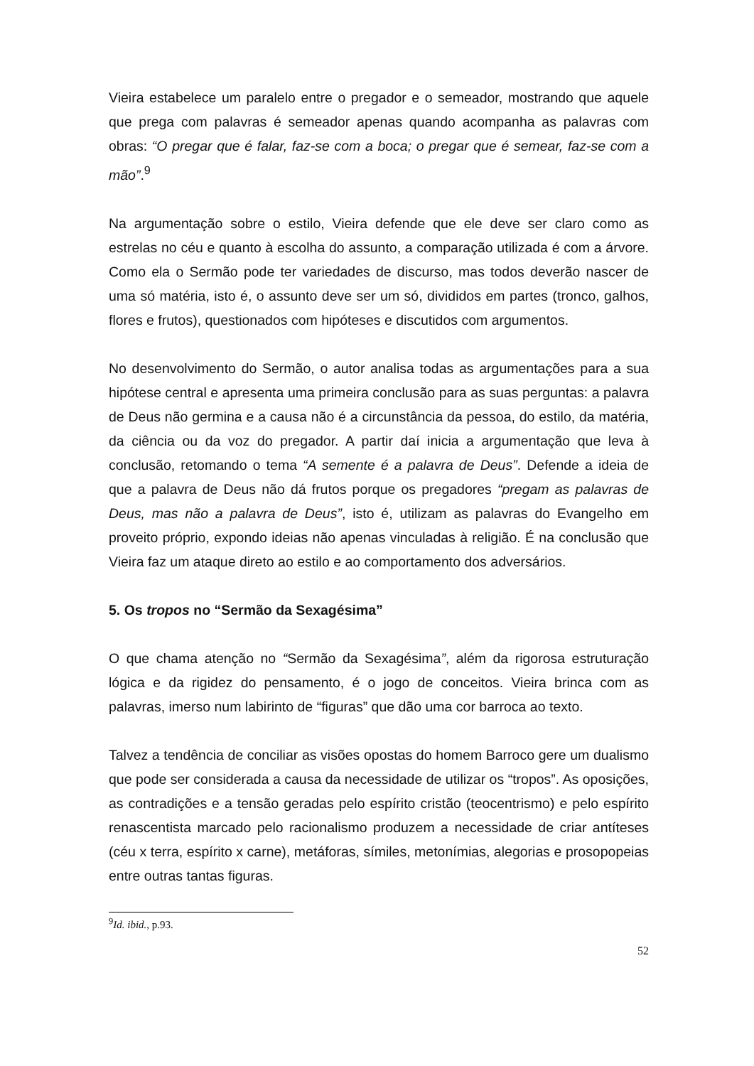Vieira estabelece um paralelo entre o pregador e o semeador, mostrando que aquele que prega com palavras é semeador apenas quando acompanha as palavras com obras: “O pregar que é falar, faz-se com a boca; o pregar que é semear, faz-se com a mão”.<sup>9</sup>
Na argumentação sobre o estilo, Vieira defende que ele deve ser claro como as estrelas no céu e quanto à escolha do assunto, a comparação utilizada é com a árvore. Como ela o Sermão pode ter variedades de discurso, mas todos deverão nascer de uma só matéria, isto é, o assunto deve ser um só, divididos em partes (tronco, galhos, flores e frutos), questionados com hipóteses e discutidos com argumentos.
No desenvolvimento do Sermão, o autor analisa todas as argumentações para a sua hipótese central e apresenta uma primeira conclusão para as suas perguntas: a palavra de Deus não germina e a causa não é a circunstância da pessoa, do estilo, da matéria, da ciência ou da voz do pregador. A partir daí inicia a argumentação que leva à conclusão, retomando o tema “A semente é a palavra de Deus”. Defende a ideia de que a palavra de Deus não dá frutos porque os pregadores “pregam as palavras de Deus, mas não a palavra de Deus”, isto é, utilizam as palavras do Evangelho em proveito próprio, expondo ideias não apenas vinculadas à religião. É na conclusão que Vieira faz um ataque direto ao estilo e ao comportamento dos adversários.
5. Os tropos no “Sermão da Sexagésima”
O que chama atenção no “Sermão da Sexagésima”, além da rigorosa estruturação lógica e da rigidez do pensamento, é o jogo de conceitos. Vieira brinca com as palavras, imerso num labirinto de “figuras” que dão uma cor barroca ao texto.
Talvez a tendência de conciliar as visões opostas do homem Barroco gere um dualismo que pode ser considerada a causa da necessidade de utilizar os “tropos”. As oposições, as contradições e a tensão geradas pelo espírito cristão (teocentrismo) e pelo espírito renascentista marcado pelo racionalismo produzem a necessidade de criar antíteses (céu x terra, espírito x carne), metáforas, símiles, metonímias, alegorias e prosopopeias entre outras tantas figuras.
<sup>9</sup> Id. ibid., p.93.
52